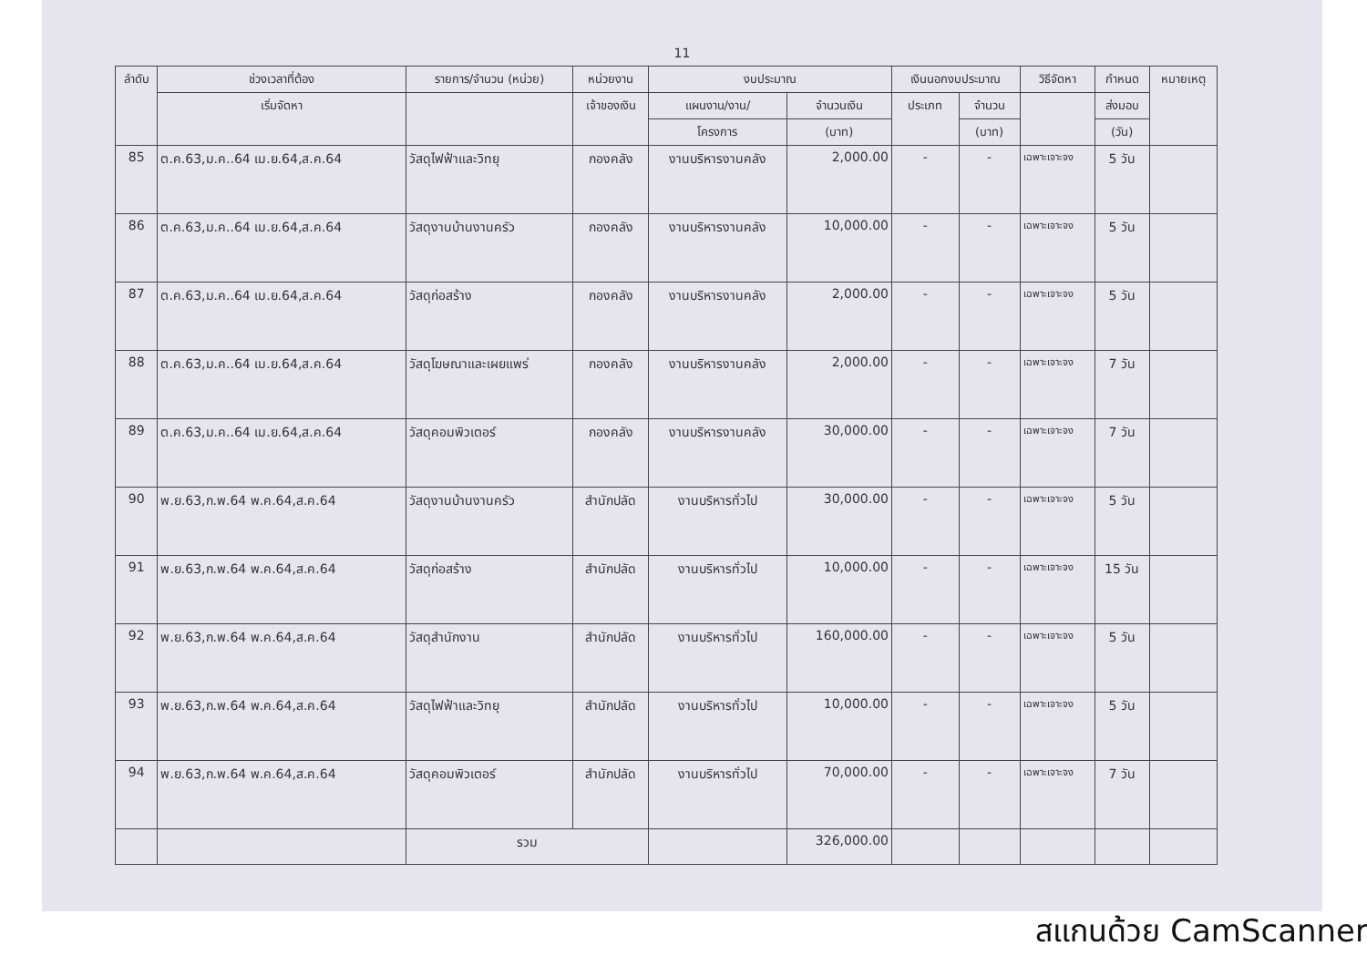11
| ลำดับ | ช่วงเวลาที่ต้อง | รายการ/จำนวน (หน่วย) | หน่วยงาน | งบประมาณ | | เงินนอกงบประมาณ | | วิธีจัดหา | กำหนด | หมายเหตุ |
| --- | --- | --- | --- | --- | --- | --- | --- | --- | --- | --- |
| | เริ่มจัดหา | | เจ้าของเงิน | แผนงาน/งาน/ | จำนวนเงิน | ประเภท | จำนวน | | ส่งมอบ | |
| | | | | โครงการ | (บาท) | | (บาท) | | (วัน) | |
| 85 | ต.ค.63,ม.ค..64 เม.ย.64,ส.ค.64 | วัสดุไฟฟ้าและวิทยุ | กองคลัง | งานบริหารงานคลัง | 2,000.00 | - | - | เฉพาะเจาะจง | 5 วัน | |
| 86 | ต.ค.63,ม.ค..64 เม.ย.64,ส.ค.64 | วัสดุงานบ้านงานครัว | กองคลัง | งานบริหารงานคลัง | 10,000.00 | - | - | เฉพาะเจาะจง | 5 วัน | |
| 87 | ต.ค.63,ม.ค..64 เม.ย.64,ส.ค.64 | วัสดุก่อสร้าง | กองคลัง | งานบริหารงานคลัง | 2,000.00 | - | - | เฉพาะเจาะจง | 5 วัน | |
| 88 | ต.ค.63,ม.ค..64 เม.ย.64,ส.ค.64 | วัสดุโฆษณาและเผยแพร่ | กองคลัง | งานบริหารงานคลัง | 2,000.00 | - | - | เฉพาะเจาะจง | 7 วัน | |
| 89 | ต.ค.63,ม.ค..64 เม.ย.64,ส.ค.64 | วัสดุคอมพิวเตอร์ | กองคลัง | งานบริหารงานคลัง | 30,000.00 | - | - | เฉพาะเจาะจง | 7 วัน | |
| 90 | พ.ย.63,ก.พ.64 พ.ค.64,ส.ค.64 | วัสดุงานบ้านงานครัว | สำนักปลัด | งานบริหารทั่วไป | 30,000.00 | - | - | เฉพาะเจาะจง | 5 วัน | |
| 91 | พ.ย.63,ก.พ.64 พ.ค.64,ส.ค.64 | วัสดุก่อสร้าง | สำนักปลัด | งานบริหารทั่วไป | 10,000.00 | - | - | เฉพาะเจาะจง | 15 วัน | |
| 92 | พ.ย.63,ก.พ.64 พ.ค.64,ส.ค.64 | วัสดุสำนักงาน | สำนักปลัด | งานบริหารทั่วไป | 160,000.00 | - | - | เฉพาะเจาะจง | 5 วัน | |
| 93 | พ.ย.63,ก.พ.64 พ.ค.64,ส.ค.64 | วัสดุไฟฟ้าและวิทยุ | สำนักปลัด | งานบริหารทั่วไป | 10,000.00 | - | - | เฉพาะเจาะจง | 5 วัน | |
| 94 | พ.ย.63,ก.พ.64 พ.ค.64,ส.ค.64 | วัสดุคอมพิวเตอร์ | สำนักปลัด | งานบริหารทั่วไป | 70,000.00 | - | - | เฉพาะเจาะจง | 7 วัน | |
| | | รวม | | | 326,000.00 | | | | | |
สแกนด้วย CamScanner